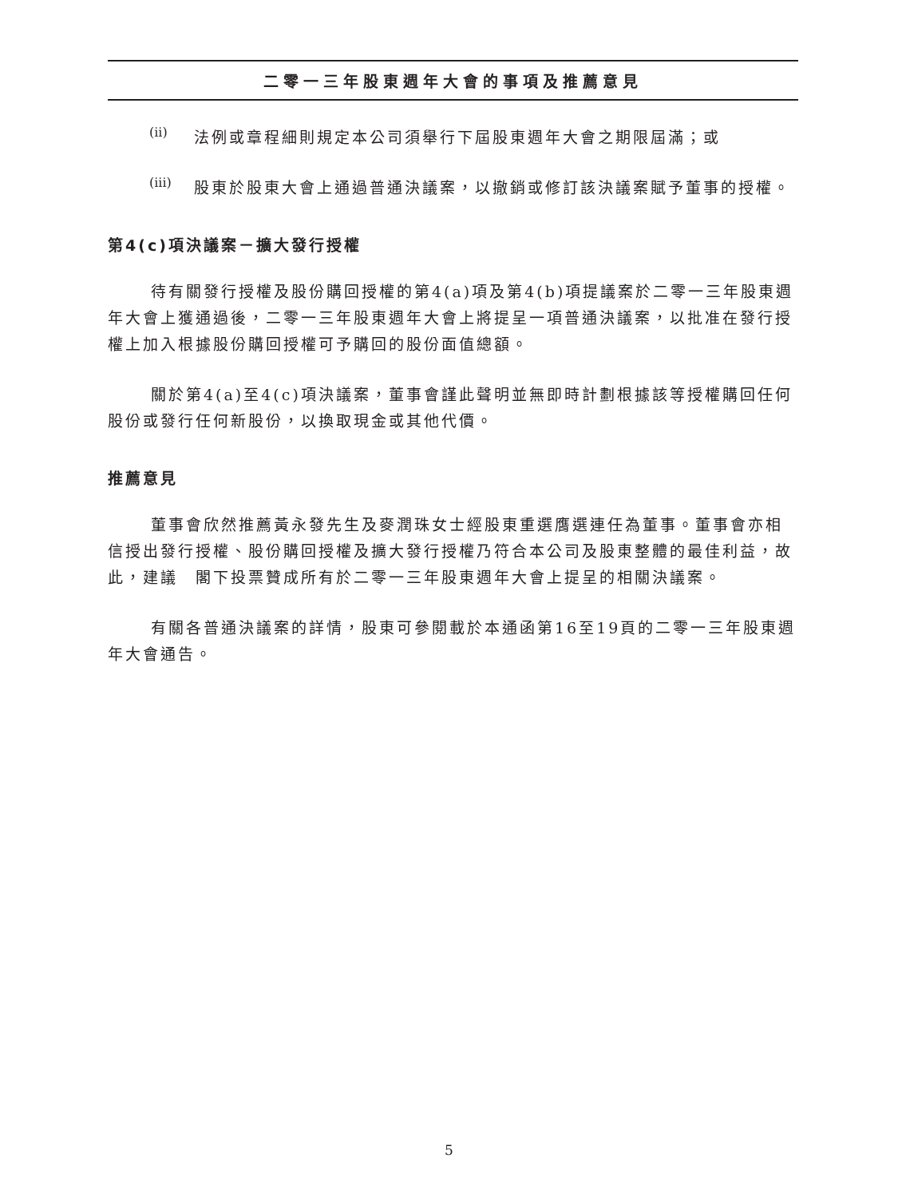二零一三年股東週年大會的事項及推薦意見
(ii)
法例或章程細則規定本公司須舉行下屆股東週年大會之期限屆滿；或
(iii)
股東於股東大會上通過普通決議案，以撤銷或修訂該決議案賦予董事的授權。
第4(c)項決議案－擴大發行授權
待有關發行授權及股份購回授權的第4(a)項及第4(b)項提議案於二零一三年股東週年大會上獲通過後，二零一三年股東週年大會上將提呈一項普通決議案，以批准在發行授權上加入根據股份購回授權可予購回的股份面值總額。
關於第4(a)至4(c)項決議案，董事會謹此聲明並無即時計劃根據該等授權購回任何股份或發行任何新股份，以換取現金或其他代價。
推薦意見
董事會欣然推薦黃永發先生及麥潤珠女士經股東重選膺選連任為董事。董事會亦相信授出發行授權、股份購回授權及擴大發行授權乃符合本公司及股東整體的最佳利益，故此，建議　閣下投票贊成所有於二零一三年股東週年大會上提呈的相關決議案。
有關各普通決議案的詳情，股東可參閱載於本通函第16至19頁的二零一三年股東週年大會通告。
5